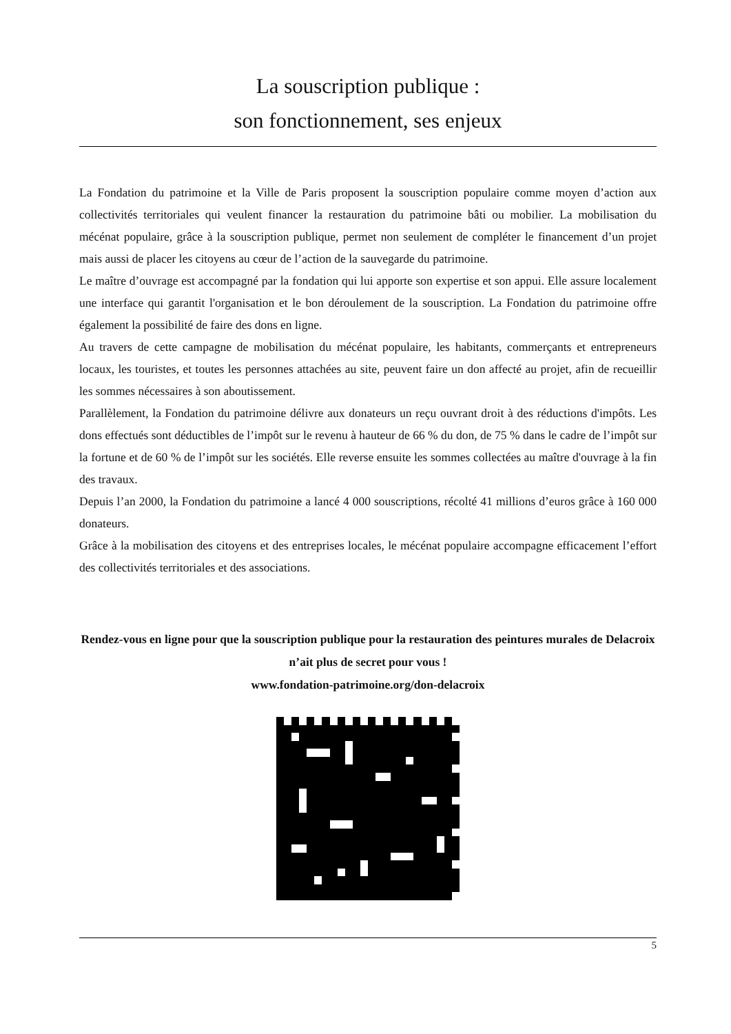La souscription publique :
son fonctionnement, ses enjeux
La Fondation du patrimoine et la Ville de Paris proposent la souscription populaire comme moyen d’action aux collectivités territoriales qui veulent financer la restauration du patrimoine bâti ou mobilier. La mobilisation du mécénat populaire, grâce à la souscription publique, permet non seulement de compléter le financement d’un projet mais aussi de placer les citoyens au cœur de l’action de la sauvegarde du patrimoine.
Le maître d’ouvrage est accompagné par la fondation qui lui apporte son expertise et son appui. Elle assure localement une interface qui garantit l'organisation et le bon déroulement de la souscription. La Fondation du patrimoine offre également la possibilité de faire des dons en ligne.
Au travers de cette campagne de mobilisation du mécénat populaire, les habitants, commerçants et entrepreneurs locaux, les touristes, et toutes les personnes attachées au site, peuvent faire un don affecté au projet, afin de recueillir les sommes nécessaires à son aboutissement.
Parallèlement, la Fondation du patrimoine délivre aux donateurs un reçu ouvrant droit à des réductions d'impôts. Les dons effectués sont déductibles de l’impôt sur le revenu à hauteur de 66 % du don, de 75 % dans le cadre de l’impôt sur la fortune et de 60 % de l’impôt sur les sociétés. Elle reverse ensuite les sommes collectées au maître d'ouvrage à la fin des travaux.
Depuis l’an 2000, la Fondation du patrimoine a lancé 4 000 souscriptions, récolté 41 millions d’euros grâce à 160 000 donateurs.
Grâce à la mobilisation des citoyens et des entreprises locales, le mécénat populaire accompagne efficacement l’effort des collectivités territoriales et des associations.
Rendez-vous en ligne pour que la souscription publique pour la restauration des peintures murales de Delacroix n’ait plus de secret pour vous !
www.fondation-patrimoine.org/don-delacroix
5